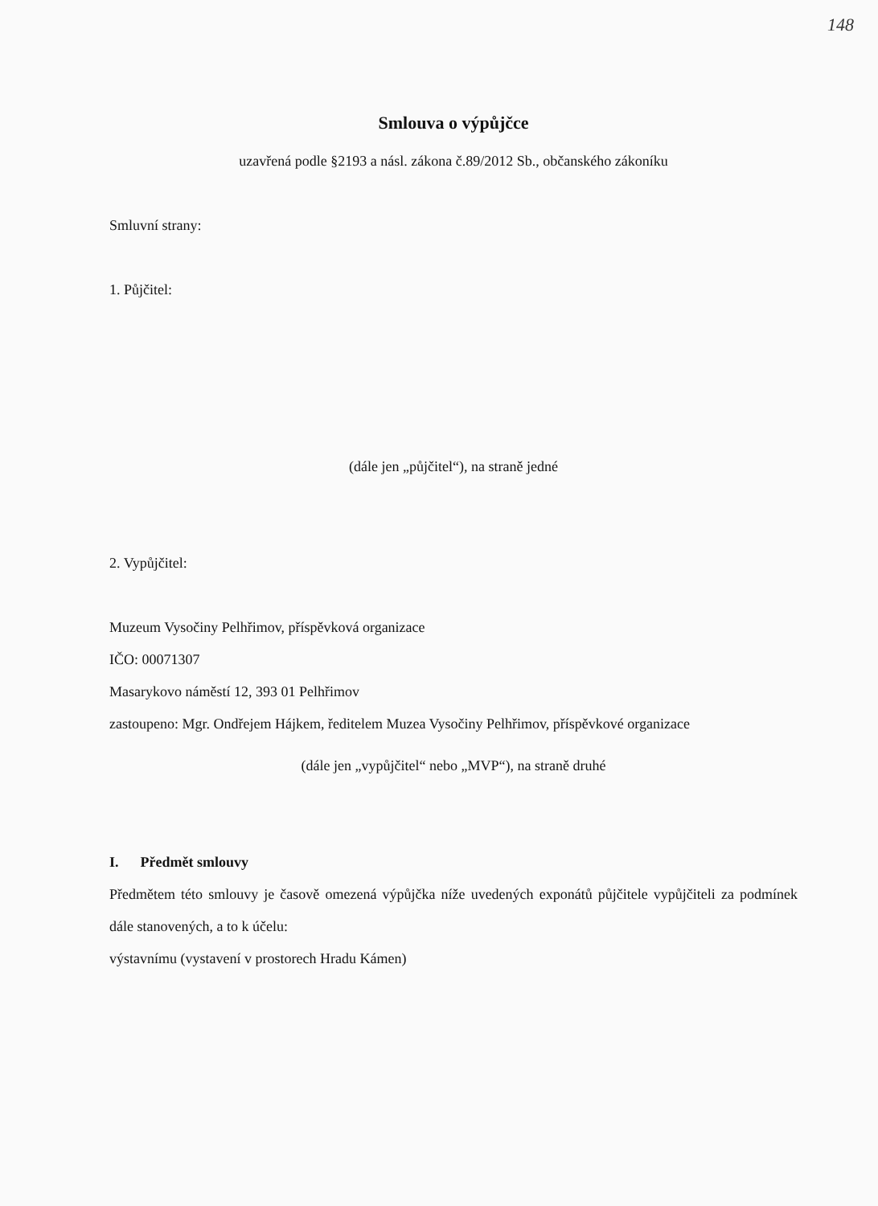148
Smlouva o výpůjčce
uzavřená podle §2193 a násl. zákona č.89/2012 Sb., občanského zákoníku
Smluvní strany:
1. Půjčitel:
(dále jen „půjčitel“), na straně jedné
2. Vypůjčitel:
Muzeum Vysočiny Pelhřimov, příspěvková organizace
IČO: 00071307
Masarykovo náměstí 12, 393 01 Pelhřimov
zastoupeno: Mgr. Ondřejem Hájkem, ředitelem Muzea Vysočiny Pelhřimov, příspěvkové organizace
(dále jen „vypůjčitel“ nebo „MVP“), na straně druhé
I. Předmět smlouvy
Předmětem této smlouvy je časově omezená výpůjčka níže uvedených exponátů půjčitele vypůjčiteli za podmínek dále stanovených, a to k účelu:
výstavnímu (vystavení v prostorech Hradu Kámen)